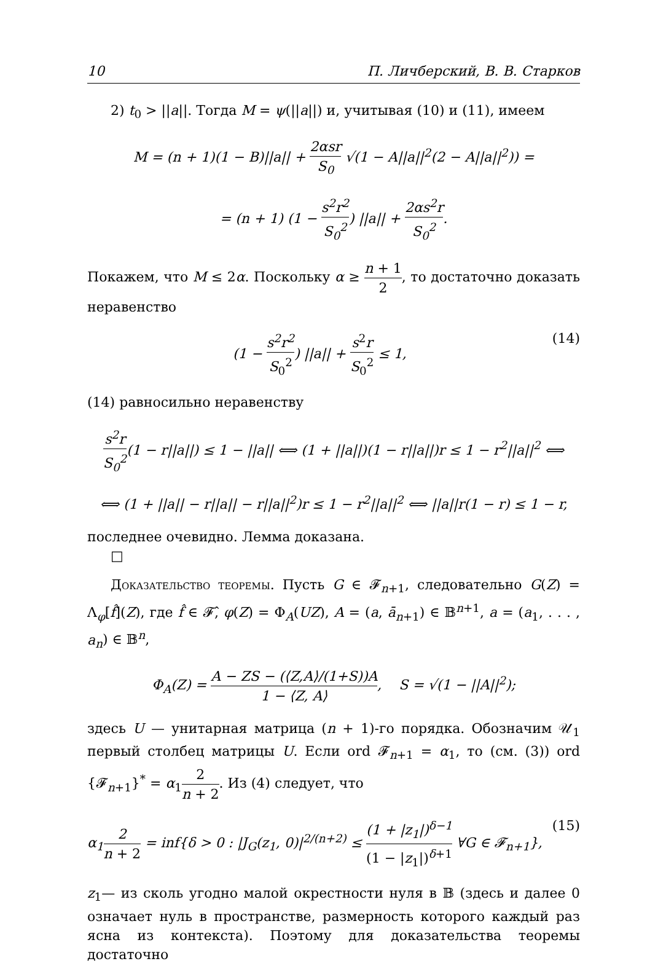10 П. Личберский, В. В. Старков
2) t<sub>0</sub> > ||a||. Тогда M = ψ(||a||) и, учитывая (10) и (11), имеем
M = (n + 1)(1 − B)||a|| + 2αsr S<sub>0</sub> √(1 − A||a||<sup>2</sup>(2 − A||a||<sup>2</sup>)) =
= (n + 1) (1 − s<sup>2</sup>r<sup>2</sup> S<sub>0</sub><sup>2</sup>) ||a|| + 2αs<sup>2</sup>r S<sub>0</sub><sup>2</sup>.
Покажем, что M ≤ 2α. Поскольку α ≥ n + 1 2, то достаточно доказать неравенство
(1 − s<sup>2</sup>r<sup>2</sup> S<sub>0</sub><sup>2</sup>) ||a|| + s<sup>2</sup>r S<sub>0</sub><sup>2</sup> ≤ 1, (14)
(14) равносильно неравенству
s<sup>2</sup>r S<sub>0</sub><sup>2</sup>(1 − r||a||) ≤ 1 − ||a|| ⟺ (1 + ||a||)(1 − r||a||)r ≤ 1 − r<sup>2</sup>||a||<sup>2</sup> ⟺
⟺ (1 + ||a|| − r||a|| − r||a||<sup>2</sup>)r ≤ 1 − r<sup>2</sup>||a||<sup>2</sup> ⟺ ||a||r(1 − r) ≤ 1 − r,
последнее очевидно. Лемма доказана.
□
Доказательство теоремы. Пусть G ∈ 𝓕<sub>n+1</sub>, следовательно G(Z) = Λ<sub>φ</sub>[f̂](Z), где f̂ ∈ 𝓕̂, φ(Z) = Φ<sub>A</sub>(UZ), A = (a, ā<sub>n+1</sub>) ∈ 𝔹<sup>n+1</sup>, a = (a<sub>1</sub>, . . . , a<sub>n</sub>) ∈ 𝔹<sup>n</sup>,
Φ<sub>A</sub>(Z) = A − ZS − (⟨Z,A⟩/(1+S))A 1 − ⟨Z, A⟩, S = √(1 − ||A||<sup>2</sup>);
здесь U — унитарная матрица (n + 1)-го порядка. Обозначим 𝒰<sub>1</sub> первый столбец матрицы U. Если ord 𝓕<sub>n+1</sub> = α<sub>1</sub>, то (см. (3)) ord {𝓕<sub>n+1</sub>}<sup>*</sup> = α<sub>1</sub>2 n + 2. Из (4) следует, что
α<sub>1</sub>2 n + 2 = inf{δ > 0 : |J<sub>G</sub>(z<sub>1</sub>, 0)|<sup>2/(n+2)</sup> ≤ (1 + |z<sub>1</sub>|)<sup>δ−1</sup> (1 − |z<sub>1</sub>|)<sup>δ+1</sup> ∀G ∈ 𝓕<sub>n+1</sub>}, (15)
z<sub>1</sub>— из сколь угодно малой окрестности нуля в 𝔹 (здесь и далее 0 означает нуль в пространстве, размерность которого каждый раз ясна из контекста). Поэтому для доказательства теоремы достаточно